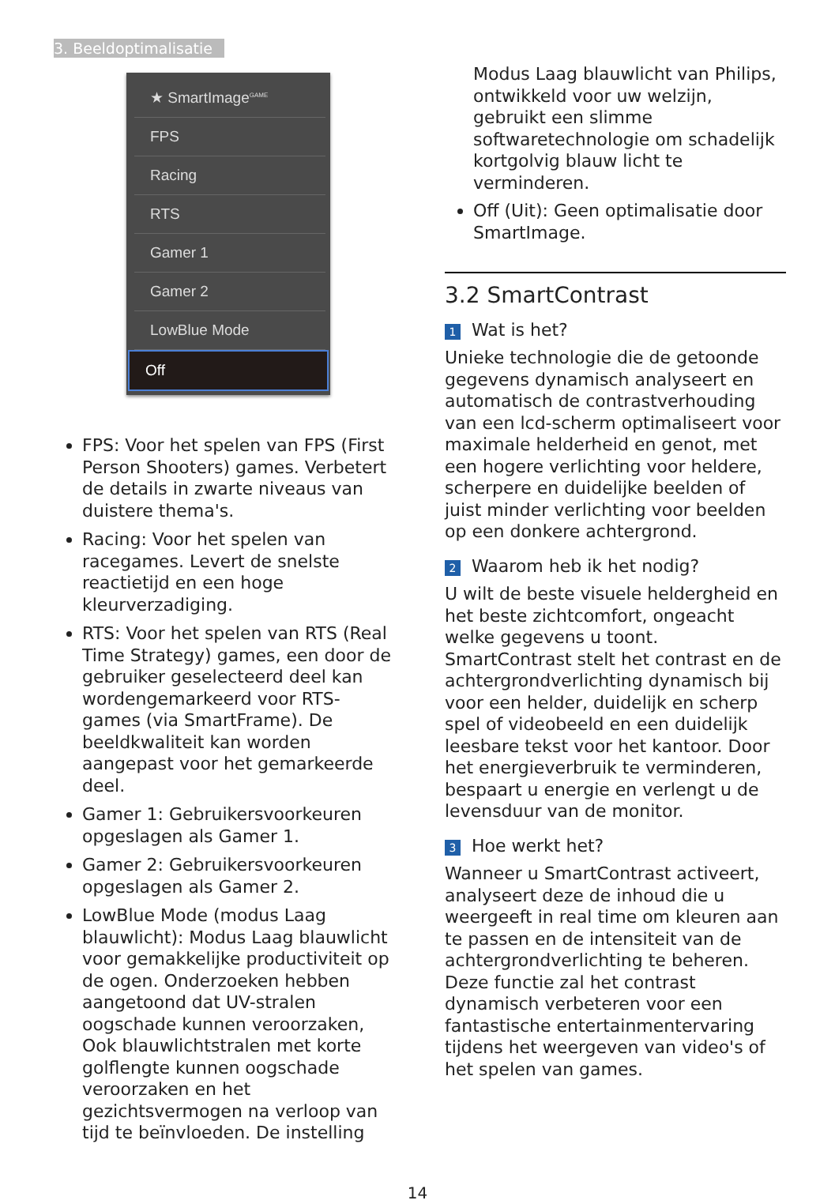3. Beeldoptimalisatie
★ SmartImage<sup>GAME</sup>
FPS
Racing
RTS
Gamer 1
Gamer 2
LowBlue Mode
Off
FPS: Voor het spelen van FPS (First Person Shooters) games. Verbetert de details in zwarte niveaus van duistere thema's.
Racing: Voor het spelen van racegames. Levert de snelste reactietijd en een hoge kleurverzadiging.
RTS: Voor het spelen van RTS (Real Time Strategy) games, een door de gebruiker geselecteerd deel kan wordengemarkeerd voor RTS-games (via SmartFrame). De beeldkwaliteit kan worden aangepast voor het gemarkeerde deel.
Gamer 1: Gebruikersvoorkeuren opgeslagen als Gamer 1.
Gamer 2: Gebruikersvoorkeuren opgeslagen als Gamer 2.
LowBlue Mode (modus Laag blauwlicht): Modus Laag blauwlicht voor gemakkelijke productiviteit op de ogen. Onderzoeken hebben aangetoond dat UV-stralen oogschade kunnen veroorzaken, Ook blauwlichtstralen met korte golflengte kunnen oogschade veroorzaken en het gezichtsvermogen na verloop van tijd te beïnvloeden. De instelling
Modus Laag blauwlicht van Philips, ontwikkeld voor uw welzijn, gebruikt een slimme softwaretechnologie om schadelijk kortgolvig blauw licht te verminderen.
Off (Uit): Geen optimalisatie door SmartImage.
3.2 SmartContrast
1 Wat is het?
Unieke technologie die de getoonde gegevens dynamisch analyseert en automatisch de contrastverhouding van een lcd-scherm optimaliseert voor maximale helderheid en genot, met een hogere verlichting voor heldere, scherpere en duidelijke beelden of juist minder verlichting voor beelden op een donkere achtergrond.
2 Waarom heb ik het nodig?
U wilt de beste visuele heldergheid en het beste zichtcomfort, ongeacht welke gegevens u toont. SmartContrast stelt het contrast en de achtergrondverlichting dynamisch bij voor een helder, duidelijk en scherp spel of videobeeld en een duidelijk leesbare tekst voor het kantoor. Door het energieverbruik te verminderen, bespaart u energie en verlengt u de levensduur van de monitor.
3 Hoe werkt het?
Wanneer u SmartContrast activeert, analyseert deze de inhoud die u weergeeft in real time om kleuren aan te passen en de intensiteit van de achtergrondverlichting te beheren. Deze functie zal het contrast dynamisch verbeteren voor een fantastische entertainmentervaring tijdens het weergeven van video's of het spelen van games.
14